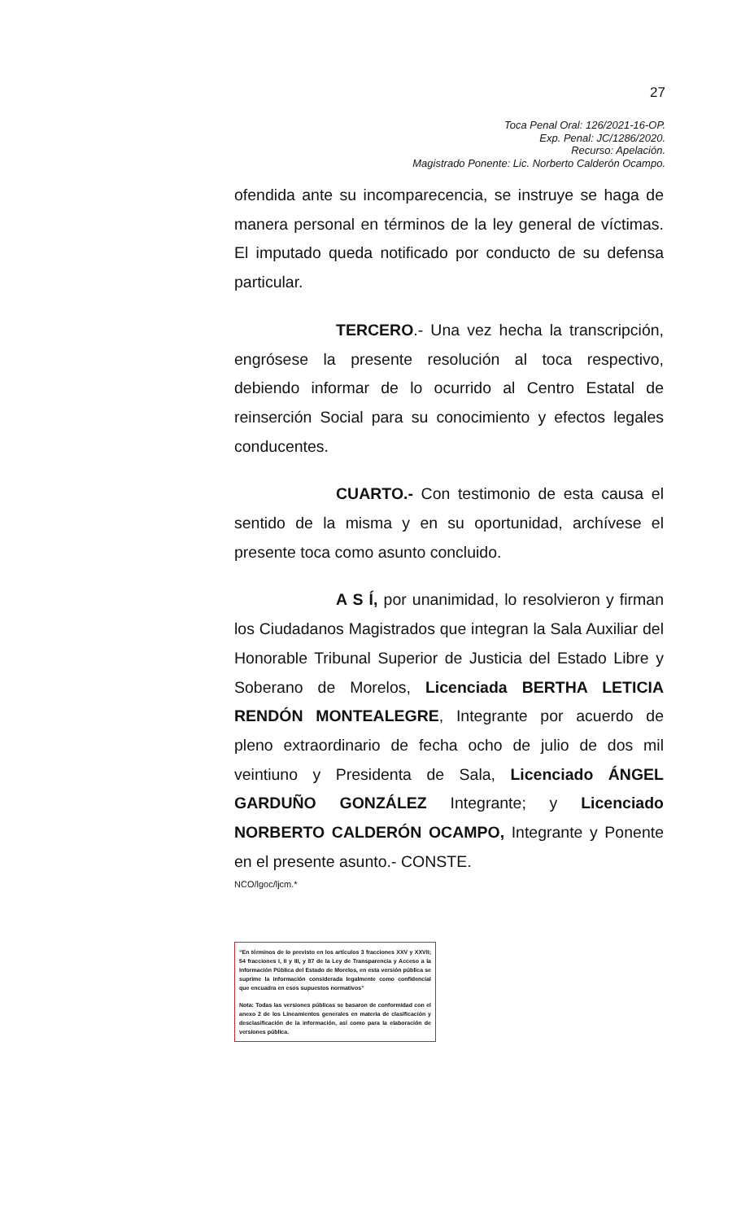27
Toca Penal Oral: 126/2021-16-OP.
Exp. Penal: JC/1286/2020.
Recurso: Apelación.
Magistrado Ponente: Lic. Norberto Calderón Ocampo.
ofendida ante su incomparecencia, se instruye se haga de manera personal en términos de la ley general de víctimas. El imputado queda notificado por conducto de su defensa particular.
TERCERO.- Una vez hecha la transcripción, engrósese la presente resolución al toca respectivo, debiendo informar de lo ocurrido al Centro Estatal de reinserción Social para su conocimiento y efectos legales conducentes.
CUARTO.- Con testimonio de esta causa el sentido de la misma y en su oportunidad, archívese el presente toca como asunto concluido.
A S Í, por unanimidad, lo resolvieron y firman los Ciudadanos Magistrados que integran la Sala Auxiliar del Honorable Tribunal Superior de Justicia del Estado Libre y Soberano de Morelos, Licenciada BERTHA LETICIA RENDÓN MONTEALEGRE, Integrante por acuerdo de pleno extraordinario de fecha ocho de julio de dos mil veintiuno y Presidenta de Sala, Licenciado ÁNGEL GARDUÑO GONZÁLEZ Integrante; y Licenciado NORBERTO CALDERÓN OCAMPO, Integrante y Ponente en el presente asunto.- CONSTE.
NCO/lgoc/ljcm.*
“En términos de lo previsto en los artículos 3 fracciones XXV y XXVII; 54 fracciones I, II y III, y 87 de la Ley de Transparencia y Acceso a la Información Pública del Estado de Morelos, en esta versión pública se suprime la información considerada legalmente como confidencial que encuadra en esos supuestos normativos”
Nota: Todas las versiones públicas se basaron de conformidad con el anexo 2 de los Lineamientos generales en materia de clasificación y desclasificación de la información, así como para la elaboración de versiones pública.